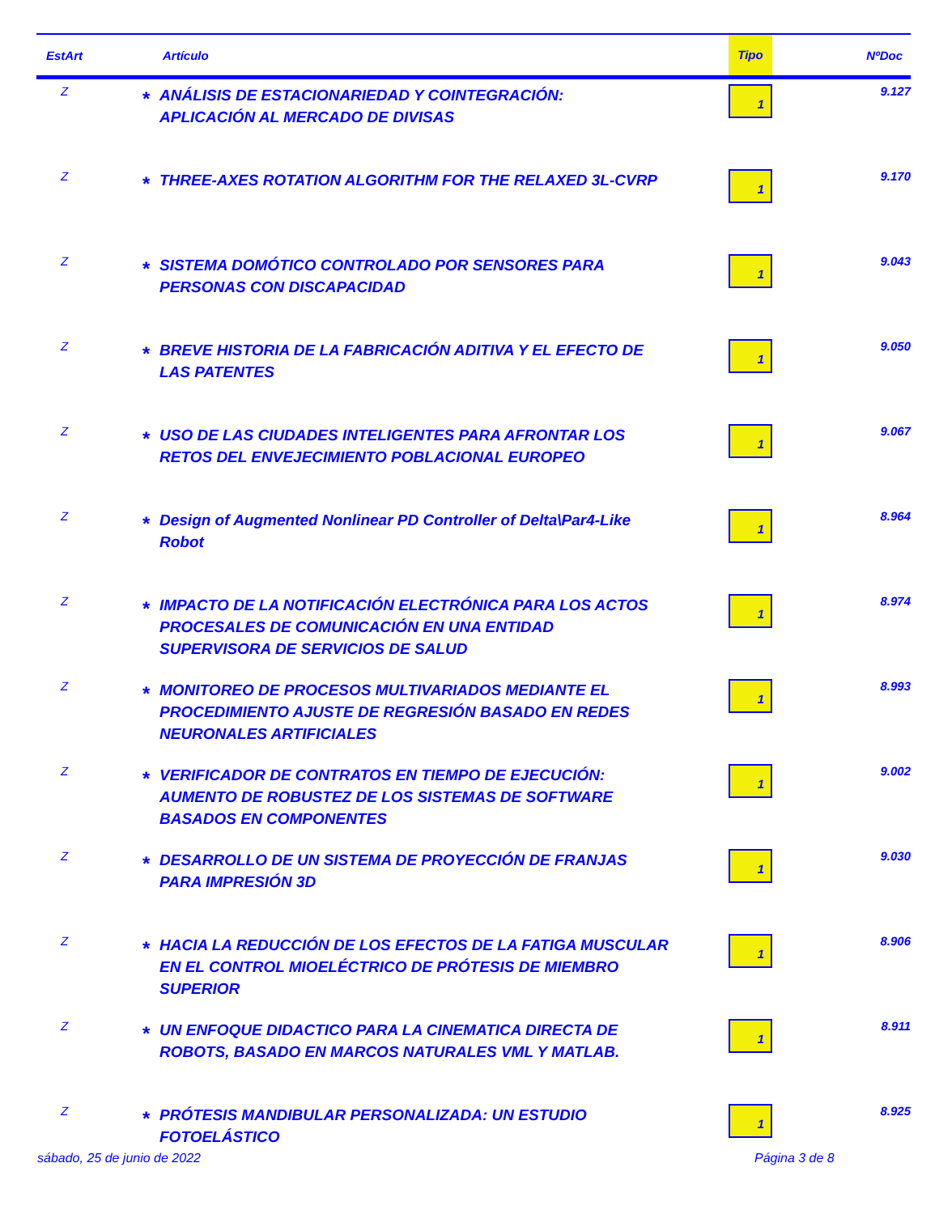| EstArt | Artículo | | Tipo | NºDoc |
| --- | --- | --- | --- | --- |
| Z | * | ANÁLISIS DE ESTACIONARIEDAD Y COINTEGRACIÓN: APLICACIÓN AL MERCADO DE DIVISAS | 1 | 9.127 |
| Z | * | THREE-AXES ROTATION ALGORITHM FOR THE RELAXED 3L-CVRP | 1 | 9.170 |
| Z | * | SISTEMA DOMÓTICO CONTROLADO POR SENSORES PARA PERSONAS CON DISCAPACIDAD | 1 | 9.043 |
| Z | * | BREVE HISTORIA DE LA FABRICACIÓN ADITIVA Y EL EFECTO DE LAS PATENTES | 1 | 9.050 |
| Z | * | USO DE LAS CIUDADES INTELIGENTES PARA AFRONTAR LOS RETOS DEL ENVEJECIMIENTO POBLACIONAL EUROPEO | 1 | 9.067 |
| Z | * | Design of Augmented Nonlinear PD Controller of Delta\Par4-Like Robot | 1 | 8.964 |
| Z | * | IMPACTO DE LA NOTIFICACIÓN ELECTRÓNICA PARA LOS ACTOS PROCESALES DE COMUNICACIÓN EN UNA ENTIDAD SUPERVISORA DE SERVICIOS DE SALUD | 1 | 8.974 |
| Z | * | MONITOREO DE PROCESOS MULTIVARIADOS MEDIANTE EL PROCEDIMIENTO AJUSTE DE REGRESIÓN BASADO EN REDES NEURONALES ARTIFICIALES | 1 | 8.993 |
| Z | * | VERIFICADOR DE CONTRATOS EN TIEMPO DE EJECUCIÓN: AUMENTO DE ROBUSTEZ DE LOS SISTEMAS DE SOFTWARE BASADOS EN COMPONENTES | 1 | 9.002 |
| Z | * | DESARROLLO DE UN SISTEMA DE PROYECCIÓN DE FRANJAS PARA IMPRESIÓN 3D | 1 | 9.030 |
| Z | * | HACIA LA REDUCCIÓN DE LOS EFECTOS DE LA FATIGA MUSCULAR EN EL CONTROL MIOELÉCTRICO DE PRÓTESIS DE MIEMBRO SUPERIOR | 1 | 8.906 |
| Z | * | UN ENFOQUE DIDACTICO PARA LA CINEMATICA DIRECTA DE ROBOTS, BASADO EN MARCOS NATURALES VML Y MATLAB. | 1 | 8.911 |
| Z | * | PRÓTESIS MANDIBULAR PERSONALIZADA: UN ESTUDIO FOTOELÁSTICO | 1 | 8.925 |
sábado, 25 de junio de 2022 Página 3 de 8